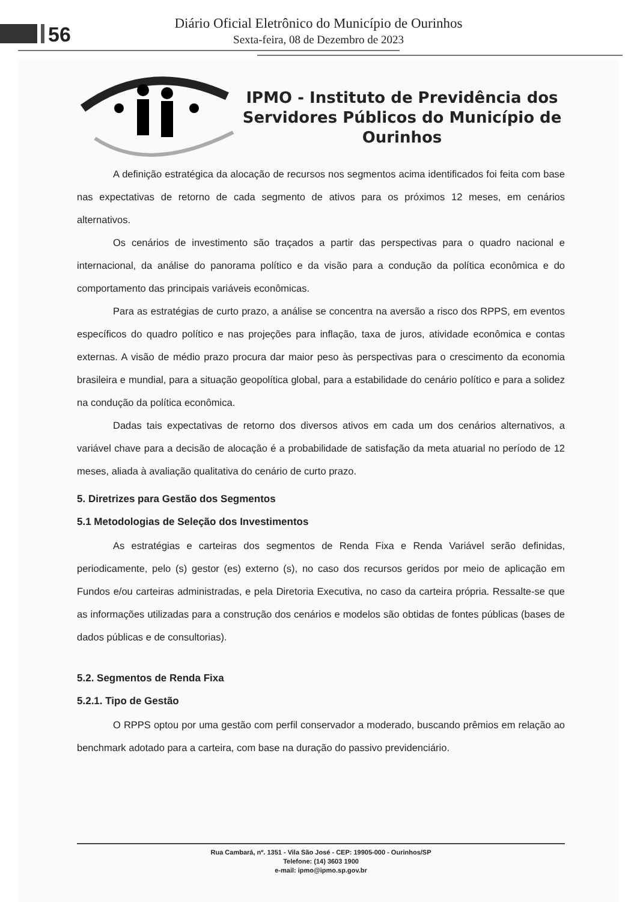56
Diário Oficial Eletrônico do Município de Ourinhos
Sexta-feira, 08 de Dezembro de 2023
IPMO - Instituto de Previdência dos Servidores Públicos do Município de Ourinhos
A definição estratégica da alocação de recursos nos segmentos acima identificados foi feita com base nas expectativas de retorno de cada segmento de ativos para os próximos 12 meses, em cenários alternativos.
Os cenários de investimento são traçados a partir das perspectivas para o quadro nacional e internacional, da análise do panorama político e da visão para a condução da política econômica e do comportamento das principais variáveis econômicas.
Para as estratégias de curto prazo, a análise se concentra na aversão a risco dos RPPS, em eventos específicos do quadro político e nas projeções para inflação, taxa de juros, atividade econômica e contas externas. A visão de médio prazo procura dar maior peso às perspectivas para o crescimento da economia brasileira e mundial, para a situação geopolítica global, para a estabilidade do cenário político e para a solidez na condução da política econômica.
Dadas tais expectativas de retorno dos diversos ativos em cada um dos cenários alternativos, a variável chave para a decisão de alocação é a probabilidade de satisfação da meta atuarial no período de 12 meses, aliada à avaliação qualitativa do cenário de curto prazo.
5. Diretrizes para Gestão dos Segmentos
5.1 Metodologias de Seleção dos Investimentos
As estratégias e carteiras dos segmentos de Renda Fixa e Renda Variável serão definidas, periodicamente, pelo (s) gestor (es) externo (s), no caso dos recursos geridos por meio de aplicação em Fundos e/ou carteiras administradas, e pela Diretoria Executiva, no caso da carteira própria. Ressalte-se que as informações utilizadas para a construção dos cenários e modelos são obtidas de fontes públicas (bases de dados públicas e de consultorias).
5.2. Segmentos de Renda Fixa
5.2.1. Tipo de Gestão
O RPPS optou por uma gestão com perfil conservador a moderado, buscando prêmios em relação ao benchmark adotado para a carteira, com base na duração do passivo previdenciário.
Rua Cambará, nº. 1351 - Vila São José - CEP: 19905-000 - Ourinhos/SP
Telefone: (14) 3603 1900
e-mail: ipmo@ipmo.sp.gov.br